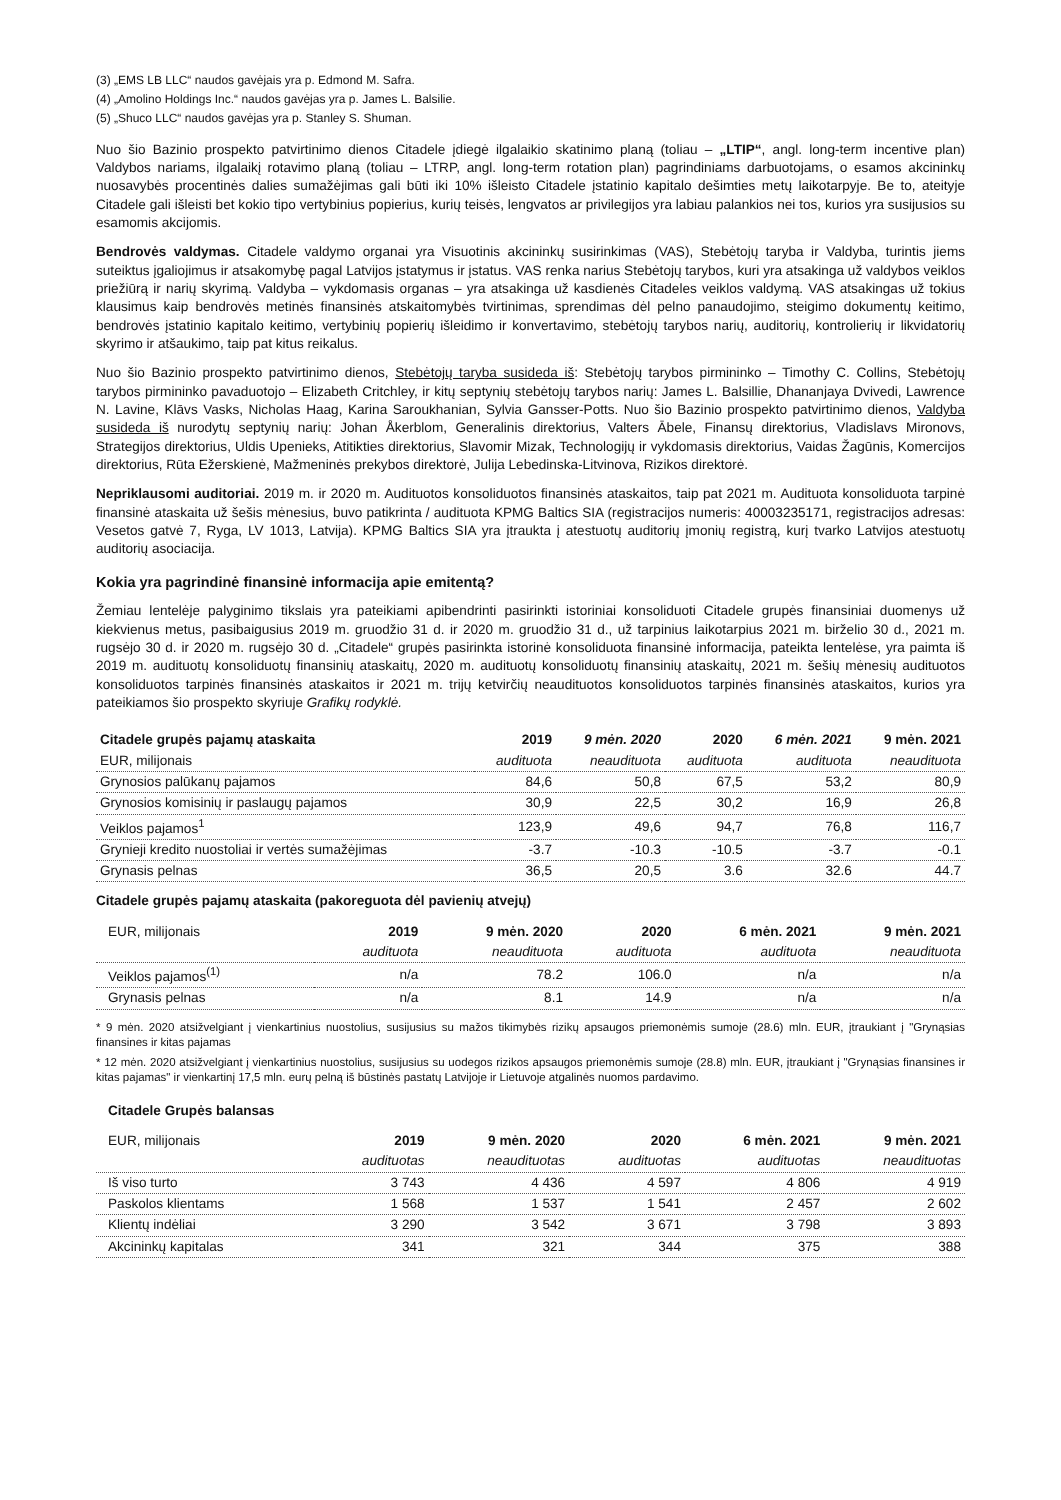(3) „EMS LB LLC“ naudos gavėjais yra p. Edmond M. Safra.
(4) „Amolino Holdings Inc.“ naudos gavėjas yra p. James L. Balsilie.
(5) „Shuco LLC“ naudos gavėjas yra p. Stanley S. Shuman.
Nuo šio Bazinio prospekto patvirtinimo dienos Citadele įdiegė ilgalaikio skatinimo planą (toliau – „LTIP“, angl. long-term incentive plan) Valdybos nariams, ilgalaikį rotavimo planą (toliau – LTRP, angl. long-term rotation plan) pagrindiniams darbuotojams, o esamos akcininkų nuosavybės procentinės dalies sumažėjimas gali būti iki 10% išleisto Citadele įstatinio kapitalo dešimties metų laikotarpyje. Be to, ateityje Citadele gali išleisti bet kokio tipo vertybinius popierius, kurių teisės, lengvatos ar privilegijos yra labiau palankios nei tos, kurios yra susijusios su esamomis akcijomis.
Bendrovės valdymas. Citadele valdymo organai yra Visuotinis akcininkų susirinkimas (VAS), Stebėtojų taryba ir Valdyba, turintis jiems suteiktus įgaliojimus ir atsakomybę pagal Latvijos įstatymus ir įstatus. VAS renka narius Stebėtojų tarybos, kuri yra atsakinga už valdybos veiklos priežiūrą ir narių skyrimą. Valdyba – vykdomasis organas – yra atsakinga už kasdienės Citadeles veiklos valdymą. VAS atsakingas už tokius klausimus kaip bendrovės metinės finansinės atskaitomybės tvirtinimas, sprendimas dėl pelno panaudojimo, steigimo dokumentų keitimo, bendrovės įstatinio kapitalo keitimo, vertybinių popierių išleidimo ir konvertavimo, stebėtojų tarybos narių, auditorių, kontrolierių ir likvidatorių skyrimo ir atšaukimo, taip pat kitus reikalus.
Nuo šio Bazinio prospekto patvirtinimo dienos, Stebėtojų taryba susideda iš: Stebėtojų tarybos pirmininko – Timothy C. Collins, Stebėtojų tarybos pirmininko pavaduotojo – Elizabeth Critchley, ir kitų septynių stebėtojų tarybos narių: James L. Balsillie, Dhananjaya Dvivedi, Lawrence N. Lavine, Klāvs Vasks, Nicholas Haag, Karina Saroukhanian, Sylvia Gansser-Potts. Nuo šio Bazinio prospekto patvirtinimo dienos, Valdyba susideda iš nurodytų septynių narių: Johan Åkerblom, Generalinis direktorius, Valters Ābele, Finansų direktorius, Vladislavs Mironovs, Strategijos direktorius, Uldis Upenieks, Atitikties direktorius, Slavomir Mizak, Technologijų ir vykdomasis direktorius, Vaidas Žagūnis, Komercijos direktorius, Rūta Ežerskienė, Mažmeninės prekybos direktorė, Julija Lebedinska-Litvinova, Rizikos direktorė.
Nepriklausomi auditoriai. 2019 m. ir 2020 m. Audituotos konsoliduotos finansinės ataskaitos, taip pat 2021 m. Audituota konsoliduota tarpinė finansinė ataskaita už šešis mėnesius, buvo patikrinta / audituota KPMG Baltics SIA (registracijos numeris: 40003235171, registracijos adresas: Vesetos gatvė 7, Ryga, LV 1013, Latvija). KPMG Baltics SIA yra įtraukta į atestuotų auditorių įmonių registrą, kurį tvarko Latvijos atestuotų auditorių asociacija.
Kokia yra pagrindinė finansinė informacija apie emitentą?
Žemiau lentelėje palyginimo tikslais yra pateikiami apibendrinti pasirinkti istoriniai konsoliduoti Citadele grupės finansiniai duomenys už kiekvienus metus, pasibaigusius 2019 m. gruodžio 31 d. ir 2020 m. gruodžio 31 d., už tarpinius laikotarpius 2021 m. birželio 30 d., 2021 m. rugsėjo 30 d. ir 2020 m. rugsėjo 30 d. „Citadele“ grupės pasirinkta istorinė konsoliduota finansinė informacija, pateikta lentelėse, yra paimta iš 2019 m. audituotų konsoliduotų finansinių ataskaitų, 2020 m. audituotų konsoliduotų finansinių ataskaitų, 2021 m. šešių mėnesių audituotos konsoliduotos tarpinės finansinės ataskaitos ir 2021 m. trijų ketvirčių neaudituotos konsoliduotos tarpinės finansinės ataskaitos, kurios yra pateikiamos šio prospekto skyriuje Grafikų rodyklė.
| Citadele grupės pajamų ataskaita | 2019 | 9 mėn. 2020 | 2020 | 6 mėn. 2021 | 9 mėn. 2021 |
| --- | --- | --- | --- | --- | --- |
| EUR, milijonais | audituota | neaudituota | audituota | audituota | neaudituota |
| Grynosios palūkanų pajamos | 84,6 | 50,8 | 67,5 | 53,2 | 80,9 |
| Grynosios komisinių ir paslaugų pajamos | 30,9 | 22,5 | 30,2 | 16,9 | 26,8 |
| Veiklos pajamos<sup>1</sup> | 123,9 | 49,6 | 94,7 | 76,8 | 116,7 |
| Grynieji kredito nuostoliai ir vertės sumažėjimas | -3.7 | -10.3 | -10.5 | -3.7 | -0.1 |
| Grynasis pelnas | 36,5 | 20,5 | 3.6 | 32.6 | 44.7 |
Citadele grupės pajamų ataskaita (pakoreguota dėl pavienių atvejų)
| EUR, milijonais | 2019 | 9 mėn. 2020 | 2020 | 6 mėn. 2021 | 9 mėn. 2021 |
| --- | --- | --- | --- | --- | --- |
| | audituota | neaudituota | audituota | audituota | neaudituota |
| Veiklos pajamos<sup>(1)</sup> | n/a | 78.2 | 106.0 | n/a | n/a |
| Grynasis pelnas | n/a | 8.1 | 14.9 | n/a | n/a |
* 9 mėn. 2020 atsižvelgiant į vienkartinius nuostolius, susijusius su mažos tikimybės rizikų apsaugos priemonėmis sumoje (28.6) mln. EUR, įtraukiant į "Grynąsias finansines ir kitas pajamas
* 12 mėn. 2020 atsižvelgiant į vienkartinius nuostolius, susijusius su uodegos rizikos apsaugos priemonėmis sumoje (28.8) mln. EUR, įtraukiant į "Grynąsias finansines ir kitas pajamas" ir vienkartinį 17,5 mln. eurų pelną iš būstinės pastatų Latvijoje ir Lietuvoje atgalinės nuomos pardavimo.
Citadele Grupės balansas
| EUR, milijonais | 2019 | 9 mėn. 2020 | 2020 | 6 mėn. 2021 | 9 mėn. 2021 |
| --- | --- | --- | --- | --- | --- |
| | audituotas | neaudituotas | audituotas | audituotas | neaudituotas |
| Iš viso turto | 3 743 | 4 436 | 4 597 | 4 806 | 4 919 |
| Paskolos klientams | 1 568 | 1 537 | 1 541 | 2 457 | 2 602 |
| Klientų indėliai | 3 290 | 3 542 | 3 671 | 3 798 | 3 893 |
| Akcininkų kapitalas | 341 | 321 | 344 | 375 | 388 |